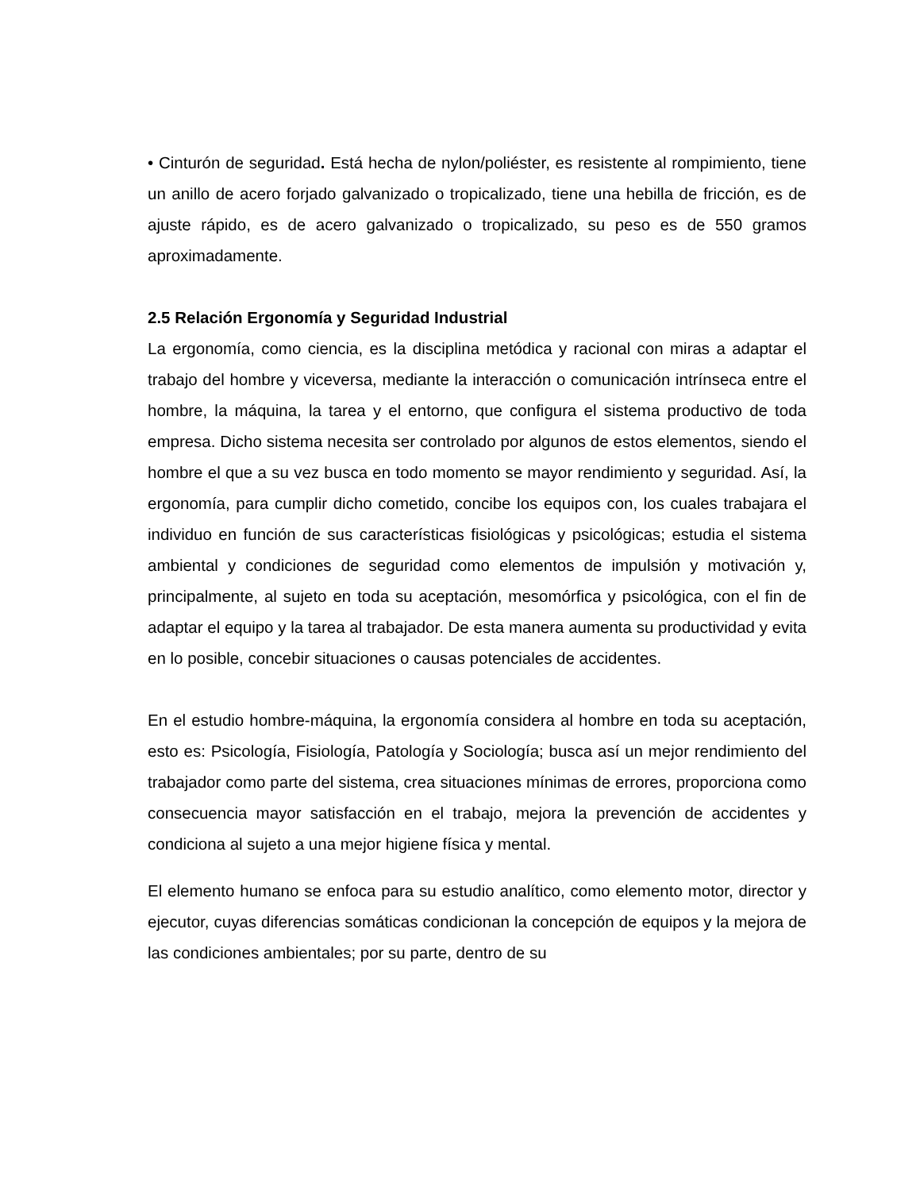• Cinturón de seguridad. Está hecha de nylon/poliéster, es resistente al rompimiento, tiene un anillo de acero forjado galvanizado o tropicalizado, tiene una hebilla de fricción, es de ajuste rápido, es de acero galvanizado o tropicalizado, su peso es de 550 gramos aproximadamente.
2.5 Relación Ergonomía y Seguridad Industrial
La ergonomía, como ciencia, es la disciplina metódica y racional con miras a adaptar el trabajo del hombre y viceversa, mediante la interacción o comunicación intrínseca entre el hombre, la máquina, la tarea y el entorno, que configura el sistema productivo de toda empresa. Dicho sistema necesita ser controlado por algunos de estos elementos, siendo el hombre el que a su vez busca en todo momento se mayor rendimiento y seguridad. Así, la ergonomía, para cumplir dicho cometido, concibe los equipos con, los cuales trabajara el individuo en función de sus características fisiológicas y psicológicas; estudia el sistema ambiental y condiciones de seguridad como elementos de impulsión y motivación y, principalmente, al sujeto en toda su aceptación, mesomórfica y psicológica, con el fin de adaptar el equipo y la tarea al trabajador. De esta manera aumenta su productividad y evita en lo posible, concebir situaciones o causas potenciales de accidentes.
En el estudio hombre-máquina, la ergonomía considera al hombre en toda su aceptación, esto es: Psicología, Fisiología, Patología y Sociología; busca así un mejor rendimiento del trabajador como parte del sistema, crea situaciones mínimas de errores, proporciona como consecuencia mayor satisfacción en el trabajo, mejora la prevención de accidentes y condiciona al sujeto a una mejor higiene física y mental.
El elemento humano se enfoca para su estudio analítico, como elemento motor, director y ejecutor, cuyas diferencias somáticas condicionan la concepción de equipos y la mejora de las condiciones ambientales; por su parte, dentro de su